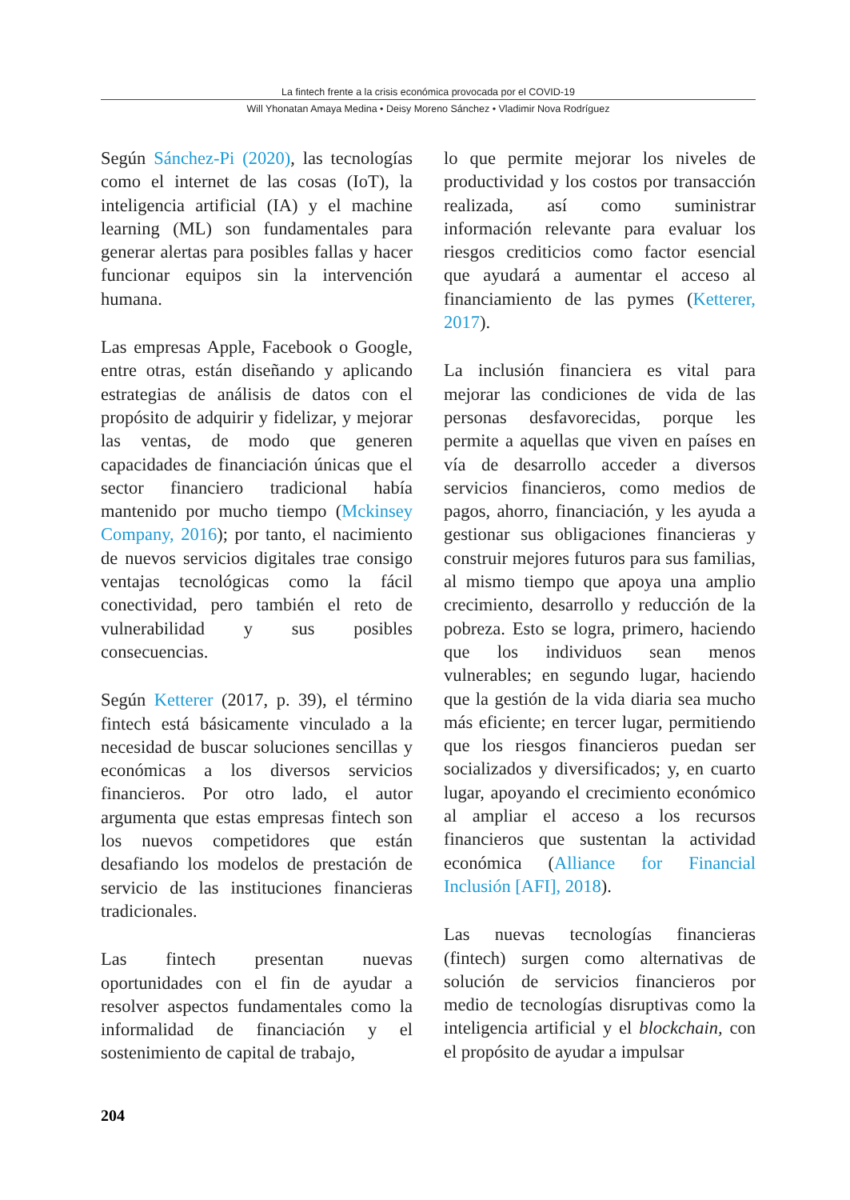La fintech frente a la crisis económica provocada por el COVID-19
Will Yhonatan Amaya Medina • Deisy Moreno Sánchez • Vladimir Nova Rodríguez
Según Sánchez-Pi (2020), las tecnologías como el internet de las cosas (IoT), la inteligencia artificial (IA) y el machine learning (ML) son fundamentales para generar alertas para posibles fallas y hacer funcionar equipos sin la intervención humana.
Las empresas Apple, Facebook o Google, entre otras, están diseñando y aplicando estrategias de análisis de datos con el propósito de adquirir y fidelizar, y mejorar las ventas, de modo que generen capacidades de financiación únicas que el sector financiero tradicional había mantenido por mucho tiempo (Mckinsey Company, 2016); por tanto, el nacimiento de nuevos servicios digitales trae consigo ventajas tecnológicas como la fácil conectividad, pero también el reto de vulnerabilidad y sus posibles consecuencias.
Según Ketterer (2017, p. 39), el término fintech está básicamente vinculado a la necesidad de buscar soluciones sencillas y económicas a los diversos servicios financieros. Por otro lado, el autor argumenta que estas empresas fintech son los nuevos competidores que están desafiando los modelos de prestación de servicio de las instituciones financieras tradicionales.
Las fintech presentan nuevas oportunidades con el fin de ayudar a resolver aspectos fundamentales como la informalidad de financiación y el sostenimiento de capital de trabajo,
lo que permite mejorar los niveles de productividad y los costos por transacción realizada, así como suministrar información relevante para evaluar los riesgos crediticios como factor esencial que ayudará a aumentar el acceso al financiamiento de las pymes (Ketterer, 2017).
La inclusión financiera es vital para mejorar las condiciones de vida de las personas desfavorecidas, porque les permite a aquellas que viven en países en vía de desarrollo acceder a diversos servicios financieros, como medios de pagos, ahorro, financiación, y les ayuda a gestionar sus obligaciones financieras y construir mejores futuros para sus familias, al mismo tiempo que apoya una amplio crecimiento, desarrollo y reducción de la pobreza. Esto se logra, primero, haciendo que los individuos sean menos vulnerables; en segundo lugar, haciendo que la gestión de la vida diaria sea mucho más eficiente; en tercer lugar, permitiendo que los riesgos financieros puedan ser socializados y diversificados; y, en cuarto lugar, apoyando el crecimiento económico al ampliar el acceso a los recursos financieros que sustentan la actividad económica (Alliance for Financial Inclusión [AFI], 2018).
Las nuevas tecnologías financieras (fintech) surgen como alternativas de solución de servicios financieros por medio de tecnologías disruptivas como la inteligencia artificial y el blockchain, con el propósito de ayudar a impulsar
204